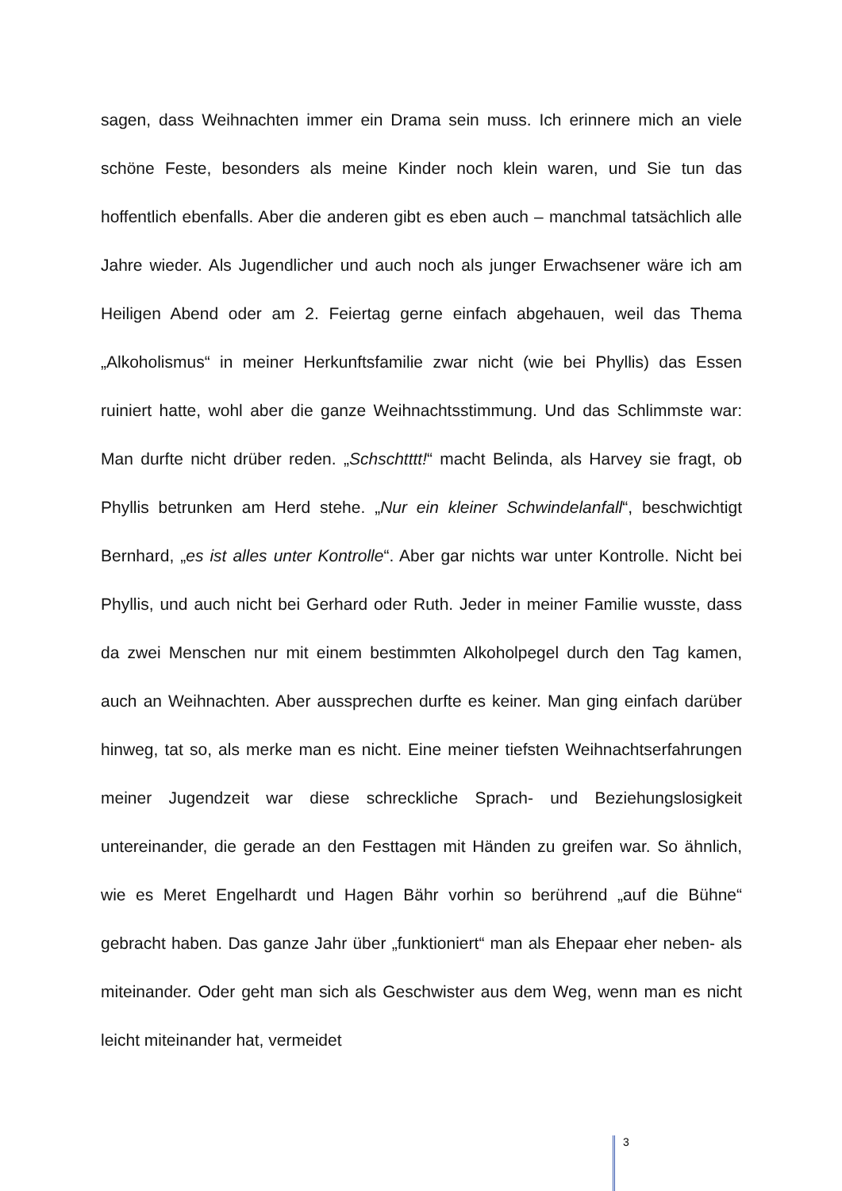sagen, dass Weihnachten immer ein Drama sein muss. Ich erinnere mich an viele schöne Feste, besonders als meine Kinder noch klein waren, und Sie tun das hoffentlich ebenfalls. Aber die anderen gibt es eben auch – manchmal tatsächlich alle Jahre wieder. Als Jugendlicher und auch noch als junger Erwachsener wäre ich am Heiligen Abend oder am 2. Feiertag gerne einfach abgehauen, weil das Thema „Alkoholismus“ in meiner Herkunftsfamilie zwar nicht (wie bei Phyllis) das Essen ruiniert hatte, wohl aber die ganze Weihnachtsstimmung. Und das Schlimmste war: Man durfte nicht drüber reden. „Schschtttt!“ macht Belinda, als Harvey sie fragt, ob Phyllis betrunken am Herd stehe. „Nur ein kleiner Schwindelanfall“, beschwichtigt Bernhard, „es ist alles unter Kontrolle“. Aber gar nichts war unter Kontrolle. Nicht bei Phyllis, und auch nicht bei Gerhard oder Ruth. Jeder in meiner Familie wusste, dass da zwei Menschen nur mit einem bestimmten Alkoholpegel durch den Tag kamen, auch an Weihnachten. Aber aussprechen durfte es keiner. Man ging einfach darüber hinweg, tat so, als merke man es nicht. Eine meiner tiefsten Weihnachtserfahrungen meiner Jugendzeit war diese schreckliche Sprach- und Beziehungslosigkeit untereinander, die gerade an den Festtagen mit Händen zu greifen war. So ähnlich, wie es Meret Engelhardt und Hagen Bähr vorhin so berührend „auf die Bühne“ gebracht haben. Das ganze Jahr über „funktioniert“ man als Ehepaar eher neben- als miteinander. Oder geht man sich als Geschwister aus dem Weg, wenn man es nicht leicht miteinander hat, vermeidet
3